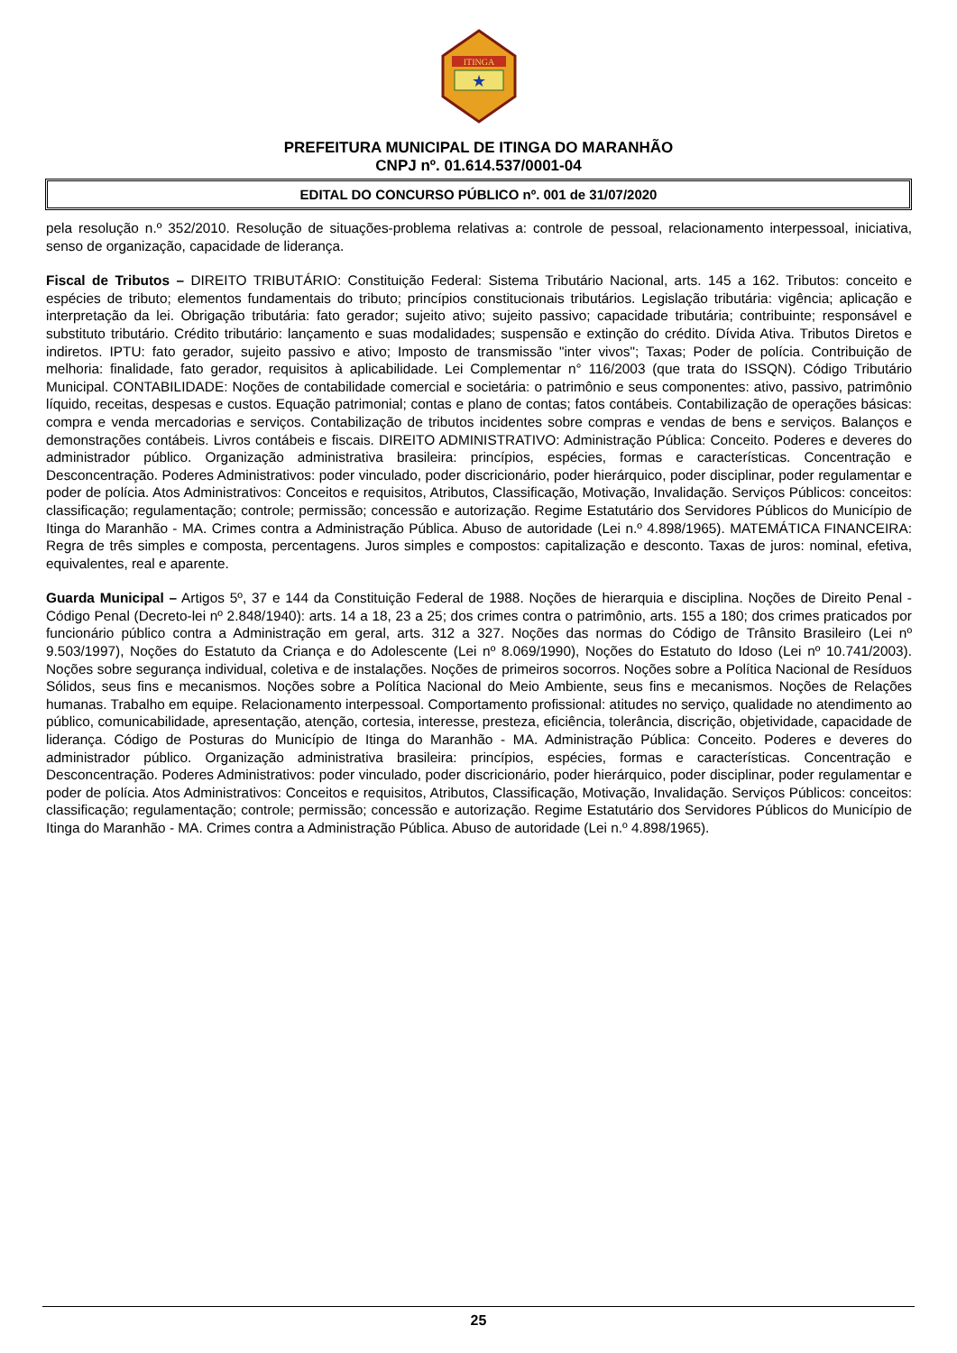ITINGA
★
PREFEITURA MUNICIPAL DE ITINGA DO MARANHÃO
CNPJ nº. 01.614.537/0001-04
EDITAL DO CONCURSO PÚBLICO nº. 001 de 31/07/2020
pela resolução n.º 352/2010. Resolução de situações-problema relativas a: controle de pessoal, relacionamento interpessoal, iniciativa, senso de organização, capacidade de liderança.
Fiscal de Tributos – DIREITO TRIBUTÁRIO: Constituição Federal: Sistema Tributário Nacional, arts. 145 a 162. Tributos: conceito e espécies de tributo; elementos fundamentais do tributo; princípios constitucionais tributários. Legislação tributária: vigência; aplicação e interpretação da lei. Obrigação tributária: fato gerador; sujeito ativo; sujeito passivo; capacidade tributária; contribuinte; responsável e substituto tributário. Crédito tributário: lançamento e suas modalidades; suspensão e extinção do crédito. Dívida Ativa. Tributos Diretos e indiretos. IPTU: fato gerador, sujeito passivo e ativo; Imposto de transmissão "inter vivos"; Taxas; Poder de polícia. Contribuição de melhoria: finalidade, fato gerador, requisitos à aplicabilidade. Lei Complementar n° 116/2003 (que trata do ISSQN). Código Tributário Municipal. CONTABILIDADE: Noções de contabilidade comercial e societária: o patrimônio e seus componentes: ativo, passivo, patrimônio líquido, receitas, despesas e custos. Equação patrimonial; contas e plano de contas; fatos contábeis. Contabilização de operações básicas: compra e venda mercadorias e serviços. Contabilização de tributos incidentes sobre compras e vendas de bens e serviços. Balanços e demonstrações contábeis. Livros contábeis e fiscais. DIREITO ADMINISTRATIVO: Administração Pública: Conceito. Poderes e deveres do administrador público. Organização administrativa brasileira: princípios, espécies, formas e características. Concentração e Desconcentração. Poderes Administrativos: poder vinculado, poder discricionário, poder hierárquico, poder disciplinar, poder regulamentar e poder de polícia. Atos Administrativos: Conceitos e requisitos, Atributos, Classificação, Motivação, Invalidação. Serviços Públicos: conceitos: classificação; regulamentação; controle; permissão; concessão e autorização. Regime Estatutário dos Servidores Públicos do Município de Itinga do Maranhão - MA. Crimes contra a Administração Pública. Abuso de autoridade (Lei n.º 4.898/1965). MATEMÁTICA FINANCEIRA: Regra de três simples e composta, percentagens. Juros simples e compostos: capitalização e desconto. Taxas de juros: nominal, efetiva, equivalentes, real e aparente.
Guarda Municipal – Artigos 5º, 37 e 144 da Constituição Federal de 1988. Noções de hierarquia e disciplina. Noções de Direito Penal - Código Penal (Decreto-lei nº 2.848/1940): arts. 14 a 18, 23 a 25; dos crimes contra o patrimônio, arts. 155 a 180; dos crimes praticados por funcionário público contra a Administração em geral, arts. 312 a 327. Noções das normas do Código de Trânsito Brasileiro (Lei nº 9.503/1997), Noções do Estatuto da Criança e do Adolescente (Lei nº 8.069/1990), Noções do Estatuto do Idoso (Lei nº 10.741/2003). Noções sobre segurança individual, coletiva e de instalações. Noções de primeiros socorros. Noções sobre a Política Nacional de Resíduos Sólidos, seus fins e mecanismos. Noções sobre a Política Nacional do Meio Ambiente, seus fins e mecanismos. Noções de Relações humanas. Trabalho em equipe. Relacionamento interpessoal. Comportamento profissional: atitudes no serviço, qualidade no atendimento ao público, comunicabilidade, apresentação, atenção, cortesia, interesse, presteza, eficiência, tolerância, discrição, objetividade, capacidade de liderança. Código de Posturas do Município de Itinga do Maranhão - MA. Administração Pública: Conceito. Poderes e deveres do administrador público. Organização administrativa brasileira: princípios, espécies, formas e características. Concentração e Desconcentração. Poderes Administrativos: poder vinculado, poder discricionário, poder hierárquico, poder disciplinar, poder regulamentar e poder de polícia. Atos Administrativos: Conceitos e requisitos, Atributos, Classificação, Motivação, Invalidação. Serviços Públicos: conceitos: classificação; regulamentação; controle; permissão; concessão e autorização. Regime Estatutário dos Servidores Públicos do Município de Itinga do Maranhão - MA. Crimes contra a Administração Pública. Abuso de autoridade (Lei n.º 4.898/1965).
25